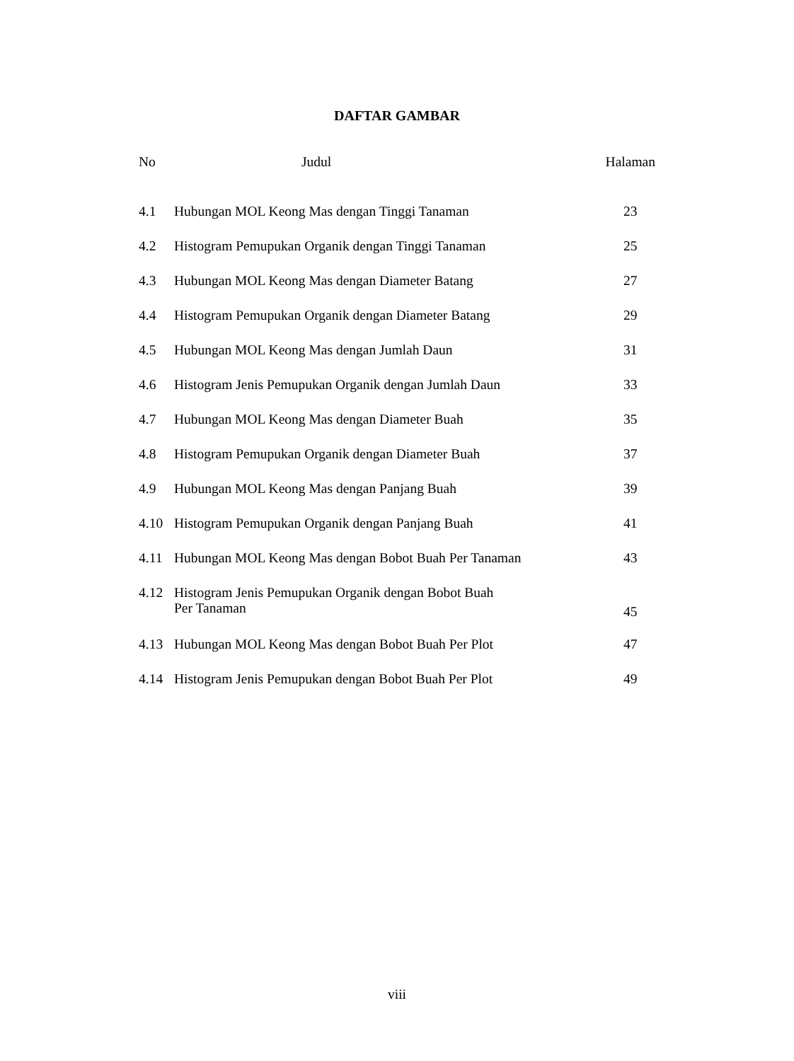DAFTAR GAMBAR
| No | Judul | Halaman |
| --- | --- | --- |
| 4.1 | Hubungan MOL Keong Mas dengan Tinggi Tanaman | 23 |
| 4.2 | Histogram Pemupukan Organik dengan Tinggi Tanaman | 25 |
| 4.3 | Hubungan MOL Keong Mas dengan Diameter Batang | 27 |
| 4.4 | Histogram Pemupukan Organik dengan Diameter Batang | 29 |
| 4.5 | Hubungan MOL Keong Mas dengan Jumlah Daun | 31 |
| 4.6 | Histogram Jenis Pemupukan Organik dengan Jumlah Daun | 33 |
| 4.7 | Hubungan MOL Keong Mas dengan Diameter Buah | 35 |
| 4.8 | Histogram Pemupukan Organik dengan Diameter Buah | 37 |
| 4.9 | Hubungan MOL Keong Mas dengan Panjang Buah | 39 |
| 4.10 | Histogram Pemupukan Organik dengan Panjang Buah | 41 |
| 4.11 | Hubungan MOL Keong Mas dengan Bobot Buah Per Tanaman | 43 |
| 4.12 | Histogram Jenis Pemupukan Organik dengan Bobot Buah Per Tanaman | 45 |
| 4.13 | Hubungan MOL Keong Mas dengan Bobot Buah Per Plot | 47 |
| 4.14 | Histogram Jenis Pemupukan dengan Bobot Buah Per Plot | 49 |
viii